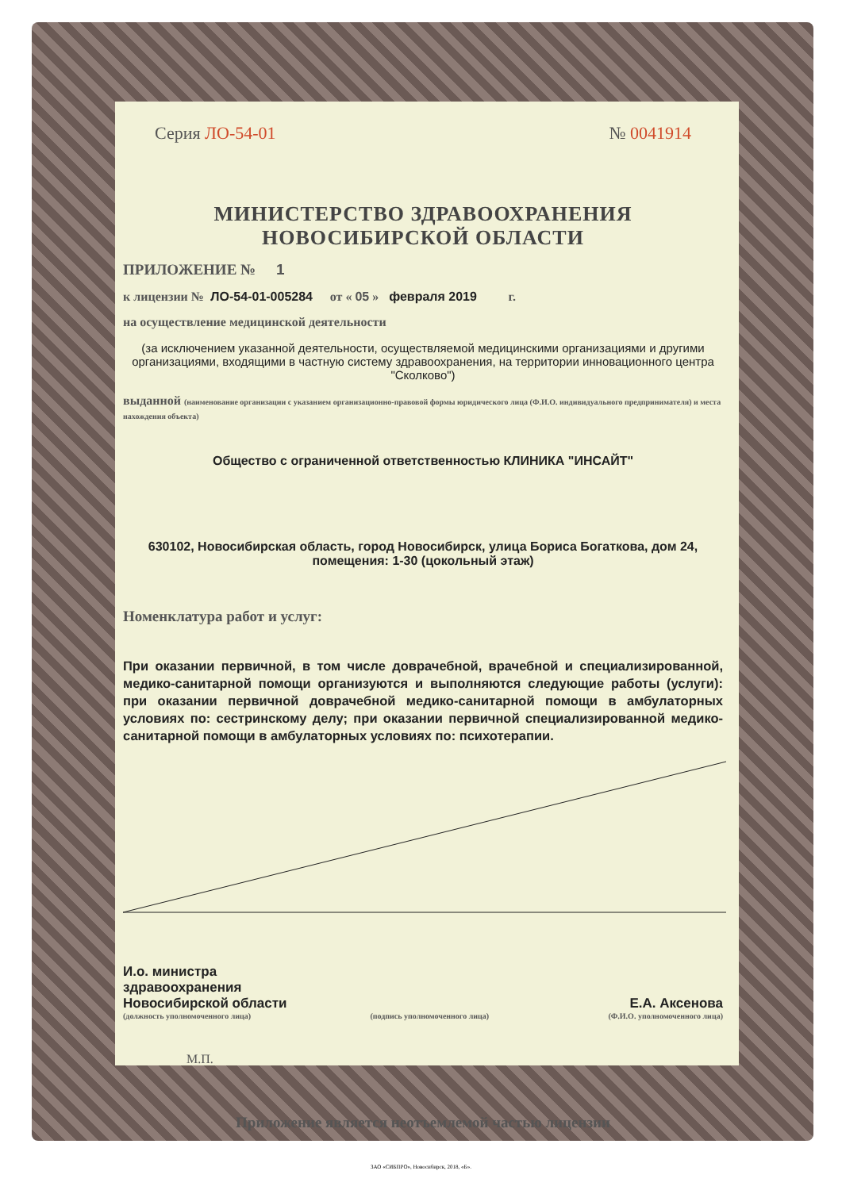Серия ЛО-54-01 № 0041914
МИНИСТЕРСТВО ЗДРАВООХРАНЕНИЯ
НОВОСИБИРСКОЙ ОБЛАСТИ
ПРИЛОЖЕНИЕ № 1
к лицензии № ЛО-54-01-005284 от « 05 » февраля 2019 г.
на осуществление медицинской деятельности
(за исключением указанной деятельности, осуществляемой медицинскими организациями и другими организациями, входящими в частную систему здравоохранения, на территории инновационного центра "Сколково")
выданной (наименование организации с указанием организационно-правовой формы юридического лица (Ф.И.О. индивидуального предпринимателя) и места нахождения объекта)
Общество с ограниченной ответственностью КЛИНИКА "ИНСАЙТ"
630102, Новосибирская область, город Новосибирск, улица Бориса Богаткова, дом 24, помещения: 1-30 (цокольный этаж)
Номенклатура работ и услуг:
При оказании первичной, в том числе доврачебной, врачебной и специализированной, медико-санитарной помощи организуются и выполняются следующие работы (услуги): при оказании первичной доврачебной медико-санитарной помощи в амбулаторных условиях по: сестринскому делу; при оказании первичной специализированной медико-санитарной помощи в амбулаторных условиях по: психотерапии.
И.о. министра
здравоохранения
Новосибирской области Е.А. Аксенова
(должность уполномоченного лица) (подпись уполномоченного лица) (Ф.И.О. уполномоченного лица)
М.П.
Приложение является неотъемлемой частью лицензии
ЗАО «СИБПРО», Новосибирск, 2018, «Б».